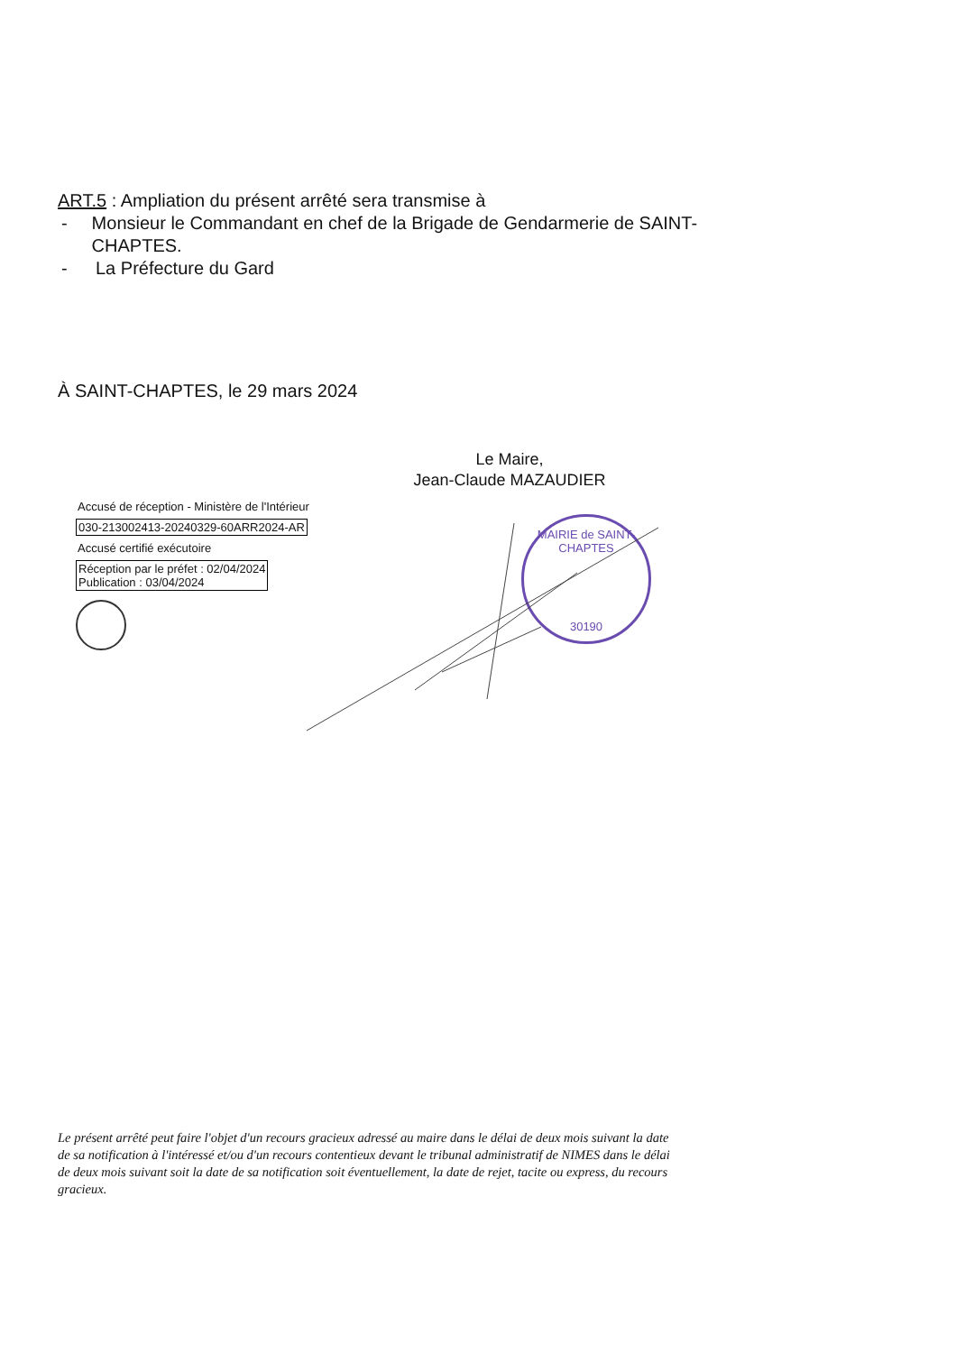ART.5 : Ampliation du présent arrêté sera transmise à
- Monsieur le Commandant en chef de la Brigade de Gendarmerie de SAINT-CHAPTES.
- La Préfecture du Gard
À SAINT-CHAPTES, le 29 mars 2024
Le Maire,
Jean-Claude MAZAUDIER
Accusé de réception - Ministère de l'Intérieur
030-213002413-20240329-60ARR2024-AR
Accusé certifié exécutoire
Réception par le préfet : 02/04/2024
Publication : 03/04/2024
MAIRIE de SAINT-CHAPTES
30190
Le présent arrêté peut faire l'objet d'un recours gracieux adressé au maire dans le délai de deux mois suivant la date de sa notification à l'intéressé et/ou d'un recours contentieux devant le tribunal administratif de NIMES dans le délai de deux mois suivant soit la date de sa notification soit éventuellement, la date de rejet, tacite ou express, du recours gracieux.